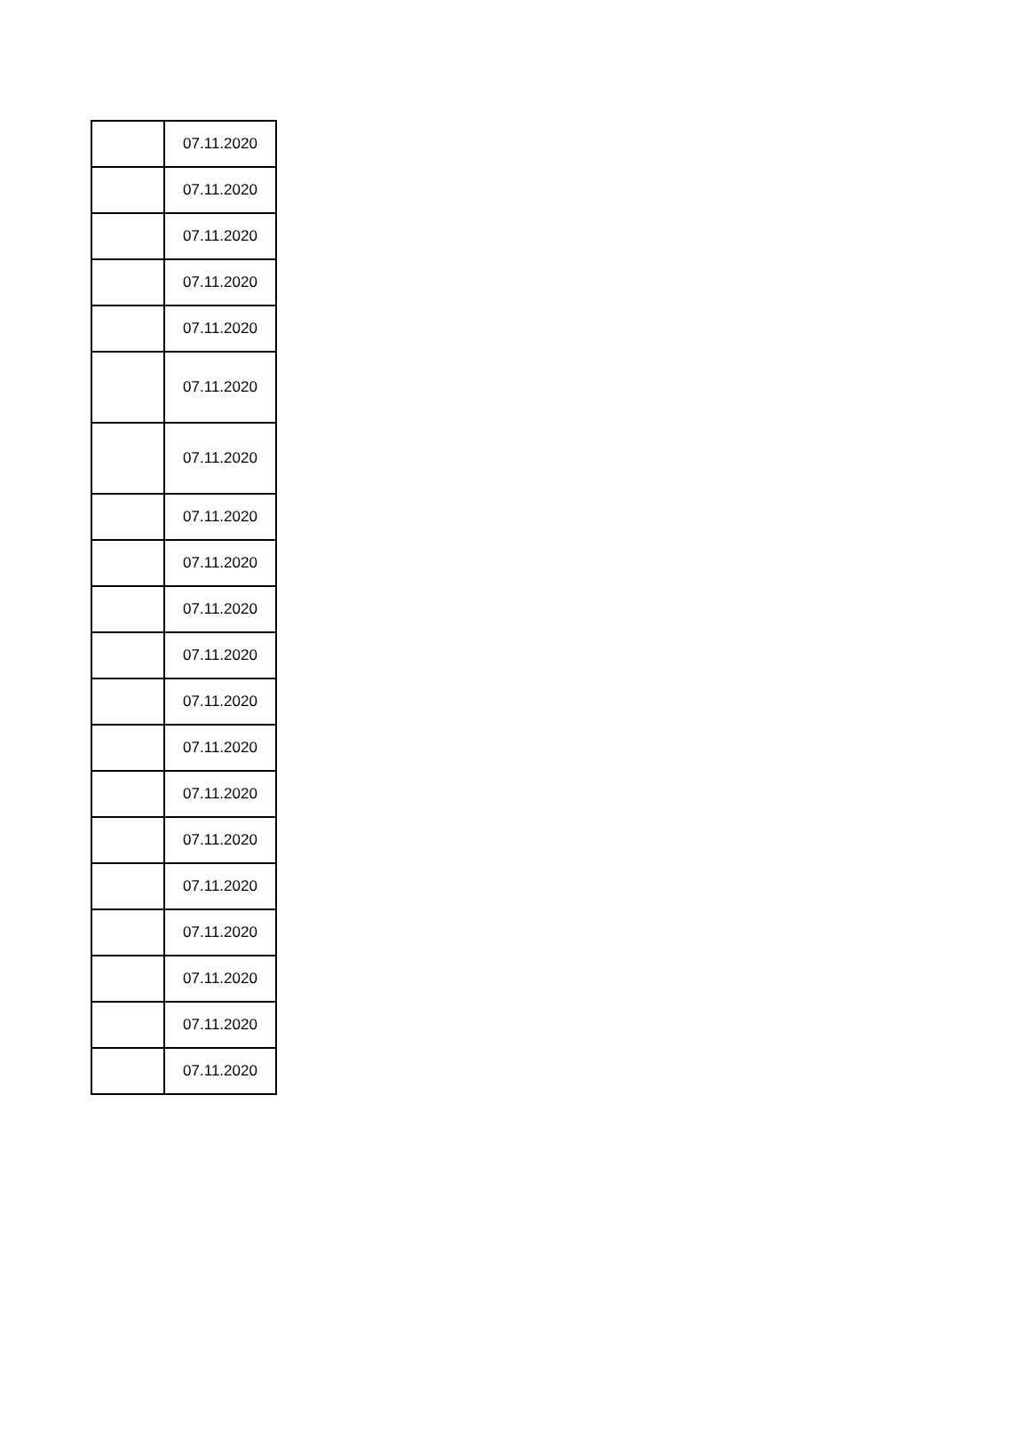| | 07.11.2020 |
| | 07.11.2020 |
| | 07.11.2020 |
| | 07.11.2020 |
| | 07.11.2020 |
| | 07.11.2020 |
| | 07.11.2020 |
| | 07.11.2020 |
| | 07.11.2020 |
| | 07.11.2020 |
| | 07.11.2020 |
| | 07.11.2020 |
| | 07.11.2020 |
| | 07.11.2020 |
| | 07.11.2020 |
| | 07.11.2020 |
| | 07.11.2020 |
| | 07.11.2020 |
| | 07.11.2020 |
| | 07.11.2020 |